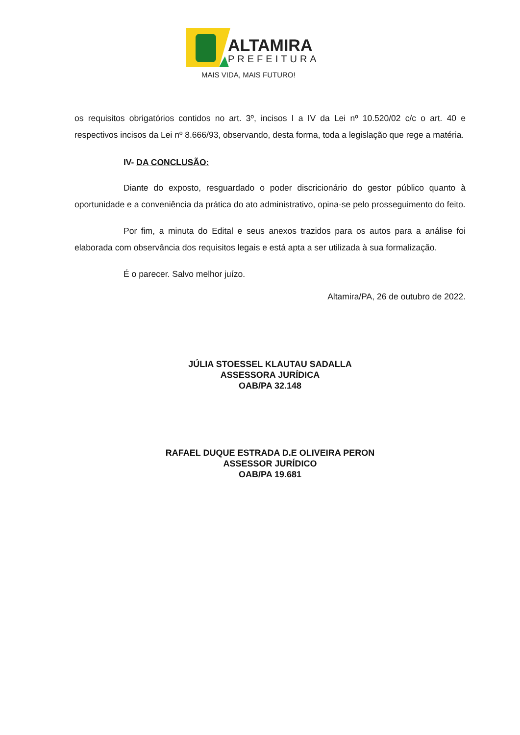ALTAMIRA
PREFEITURA
MAIS VIDA, MAIS FUTURO!
os requisitos obrigatórios contidos no art. 3º, incisos I a IV da Lei nº 10.520/02 c/c o art. 40 e respectivos incisos da Lei nº 8.666/93, observando, desta forma, toda a legislação que rege a matéria.
IV- DA CONCLUSÃO:
Diante do exposto, resguardado o poder discricionário do gestor público quanto à oportunidade e a conveniência da prática do ato administrativo, opina-se pelo prosseguimento do feito.
Por fim, a minuta do Edital e seus anexos trazidos para os autos para a análise foi elaborada com observância dos requisitos legais e está apta a ser utilizada à sua formalização.
É o parecer. Salvo melhor juízo.
Altamira/PA, 26 de outubro de 2022.
JÚLIA STOESSEL KLAUTAU SADALLA
ASSESSORA JURÍDICA
OAB/PA 32.148
RAFAEL DUQUE ESTRADA D.E OLIVEIRA PERON
ASSESSOR JURÍDICO
OAB/PA 19.681